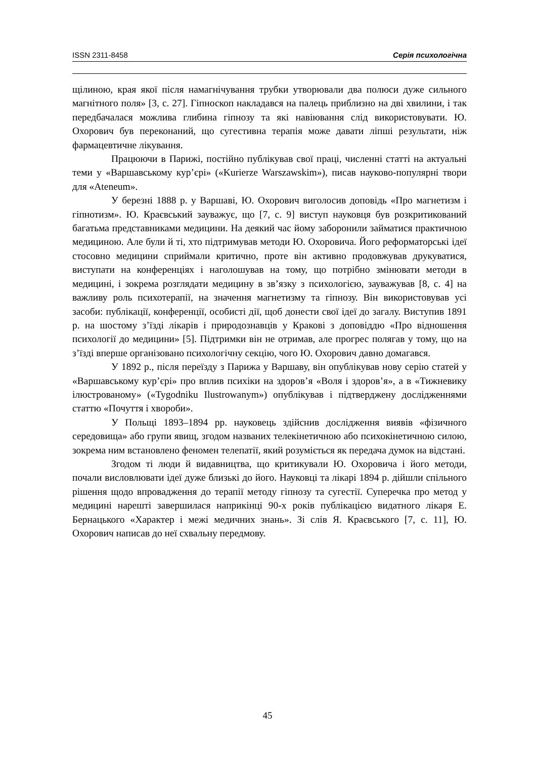ISSN 2311-8458 Серія психологічна
щілиною, края якої після намагнічування трубки утворювали два полюси дуже сильного магнітного поля» [3, с. 27]. Гіпноскоп накладався на палець приблизно на дві хвилини, і так передбачалася можлива глибина гіпнозу та які навіювання слід використовувати. Ю. Охорович був переконаний, що сугестивна терапія може давати ліпші результати, ніж фармацевтичне лікування.
Працюючи в Парижі, постійно публікував свої праці, численні статті на актуальні теми у «Варшавському кур’єрі» («Kurierze Warszawskim»), писав науково-популярні твори для «Ateneum».
У березні 1888 р. у Варшаві, Ю. Охорович виголосив доповідь «Про магнетизм і гіпнотизм». Ю. Краєвський зауважує, що [7, с. 9] виступ науковця був розкритикований багатьма представниками медицини. На деякий час йому заборонили займатися практичною медициною. Але були й ті, хто підтримував методи Ю. Охоровича. Його реформаторські ідеї стосовно медицини сприймали критично, проте він активно продовжував друкуватися, виступати на конференціях і наголошував на тому, що потрібно змінювати методи в медицині, і зокрема розглядати медицину в зв’язку з психологією, зауважував [8, с. 4] на важливу роль психотерапії, на значення магнетизму та гіпнозу. Він використовував усі засоби: публікації, конференції, особисті дії, щоб донести свої ідеї до загалу. Виступив 1891 р. на шостому з’їзді лікарів і природознавців у Кракові з доповіддю «Про відношення психології до медицини» [5]. Підтримки він не отримав, але прогрес полягав у тому, що на з’їзді вперше організовано психологічну секцію, чого Ю. Охорович давно домагався.
У 1892 р., після переїзду з Парижа у Варшаву, він опублікував нову серію статей у «Варшавському кур’єрі» про вплив психіки на здоров’я «Воля і здоров’я», а в «Тижневику ілюстрованому» («Tygodniku Ilustrowanym») опублікував і підтверджену дослідженнями статтю «Почуття і хвороби».
У Польщі 1893–1894 рр. науковець здійснив дослідження виявів «фізичного середовища» або групи явищ, згодом названих телекінетичною або психокінетичною силою, зокрема ним встановлено феномен телепатії, який розуміється як передача думок на відстані.
Згодом ті люди й видавництва, що критикували Ю. Охоровича і його методи, почали висловлювати ідеї дуже близькі до його. Науковці та лікарі 1894 р. дійшли спільного рішення щодо впровадження до терапії методу гіпнозу та сугестії. Суперечка про метод у медицині нарешті завершилася наприкінці 90-х років публікацією видатного лікаря Е. Бернацького «Характер і межі медичних знань». Зі слів Я. Краєвського [7, с. 11], Ю. Охорович написав до неї схвальну передмову.
45